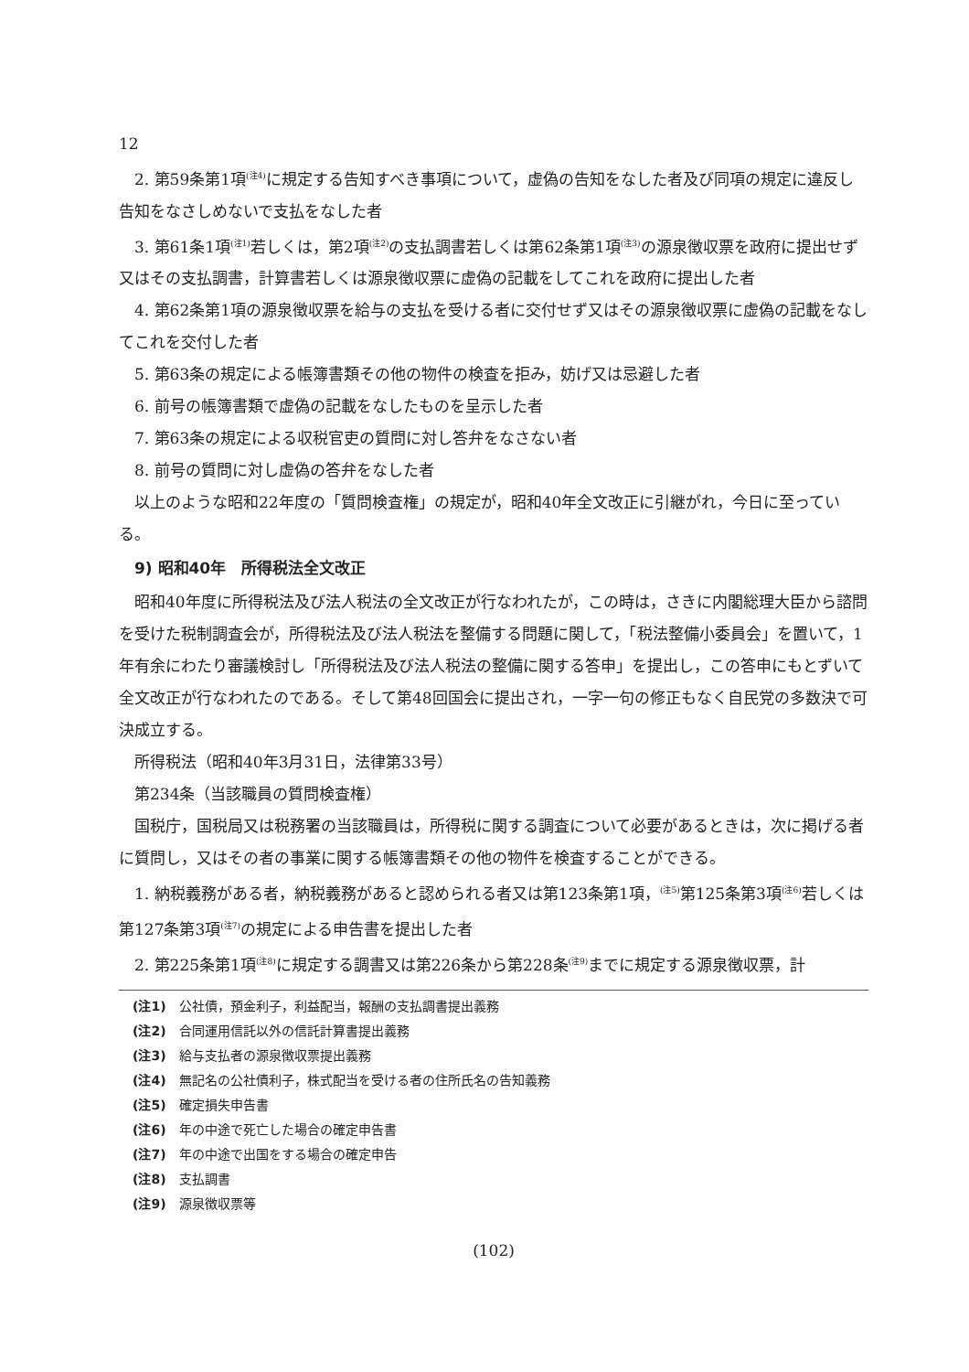12
2. 第59条第1項<sup>(注4)</sup>に規定する告知すべき事項について，虚偽の告知をなした者及び同項の規定に違反し告知をなさしめないで支払をなした者
3. 第61条1項<sup>(注1)</sup>若しくは，第2項<sup>(注2)</sup>の支払調書若しくは第62条第1項<sup>(注3)</sup>の源泉徴収票を政府に提出せず又はその支払調書，計算書若しくは源泉徴収票に虚偽の記載をしてこれを政府に提出した者
4. 第62条第1項の源泉徴収票を給与の支払を受ける者に交付せず又はその源泉徴収票に虚偽の記載をなしてこれを交付した者
5. 第63条の規定による帳簿書類その他の物件の検査を拒み，妨げ又は忌避した者
6. 前号の帳簿書類で虚偽の記載をなしたものを呈示した者
7. 第63条の規定による収税官吏の質問に対し答弁をなさない者
8. 前号の質問に対し虚偽の答弁をなした者
以上のような昭和22年度の「質問検査権」の規定が，昭和40年全文改正に引継がれ，今日に至っている。
　9) 昭和40年　所得税法全文改正
昭和40年度に所得税法及び法人税法の全文改正が行なわれたが，この時は，さきに内閣総理大臣から諮問を受けた税制調査会が，所得税法及び法人税法を整備する問題に関して，「税法整備小委員会」を置いて，1年有余にわたり審議検討し「所得税法及び法人税法の整備に関する答申」を提出し，この答申にもとずいて全文改正が行なわれたのである。そして第48回国会に提出され，一字一句の修正もなく自民党の多数決で可決成立する。
所得税法（昭和40年3月31日，法律第33号）
第234条（当該職員の質問検査権）
国税庁，国税局又は税務署の当該職員は，所得税に関する調査について必要があるときは，次に掲げる者に質問し，又はその者の事業に関する帳簿書類その他の物件を検査することができる。
1. 納税義務がある者，納税義務があると認められる者又は第123条第1項，<sup>(注5)</sup>第125条第3項<sup>(注6)</sup>若しくは第127条第3項<sup>(注7)</sup>の規定による申告書を提出した者
2. 第225条第1項<sup>(注8)</sup>に規定する調書又は第226条から第228条<sup>(注9)</sup>までに規定する源泉徴収票，計
(注1) 公社債，預金利子，利益配当，報酬の支払調書提出義務
(注2) 合同運用信託以外の信託計算書提出義務
(注3) 給与支払者の源泉徴収票提出義務
(注4) 無記名の公社債利子，株式配当を受ける者の住所氏名の告知義務
(注5) 確定損失申告書
(注6) 年の中途で死亡した場合の確定申告書
(注7) 年の中途で出国をする場合の確定申告
(注8) 支払調書
(注9) 源泉徴収票等
(102)